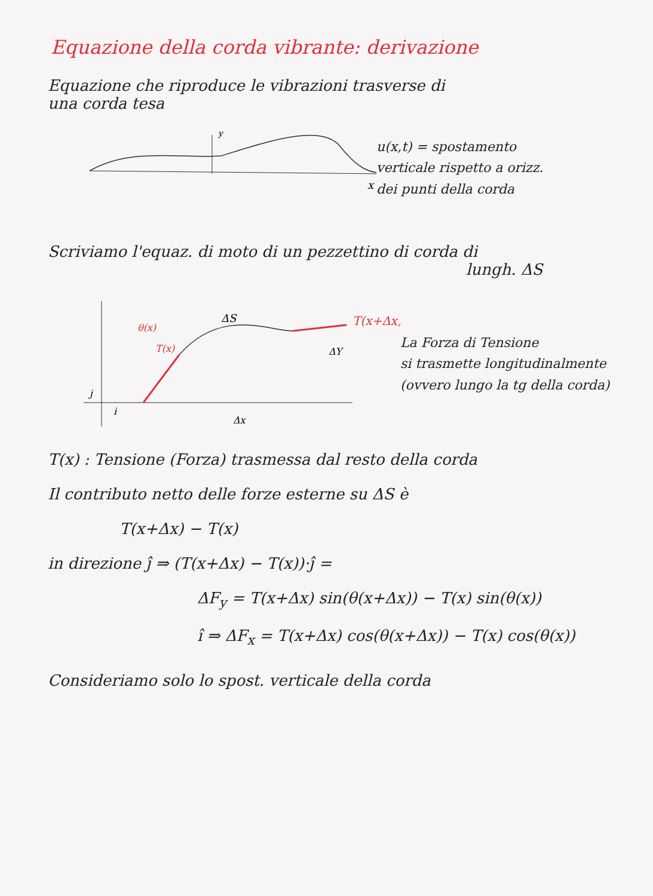Equazione della corda vibrante: derivazione
Equazione che riproduce le vibrazioni trasverse di
una corda tesa
y
x
u(x,t) = spostamento
verticale rispetto a orizz.
dei punti della corda
Scriviamo l'equaz. di moto di un pezzettino di corda di
lungh. ΔS
T(x+Δx)
T(x)
θ(x)
ΔS
ΔY
Δx
j
i
La Forza di Tensione
si trasmette longitudinalmente
(ovvero lungo la tg della corda)
T(x) : Tensione (Forza) trasmessa dal resto della corda
Il contributo netto delle forze esterne su ΔS è
T(x+Δx) − T(x)
in direzione ĵ ⇒ (T(x+Δx) − T(x))·ĵ =
ΔF<sub>y</sub> = T(x+Δx) sin(θ(x+Δx)) − T(x) sin(θ(x))
î ⇒ ΔF<sub>x</sub> = T(x+Δx) cos(θ(x+Δx)) − T(x) cos(θ(x))
Consideriamo solo lo spost. verticale della corda